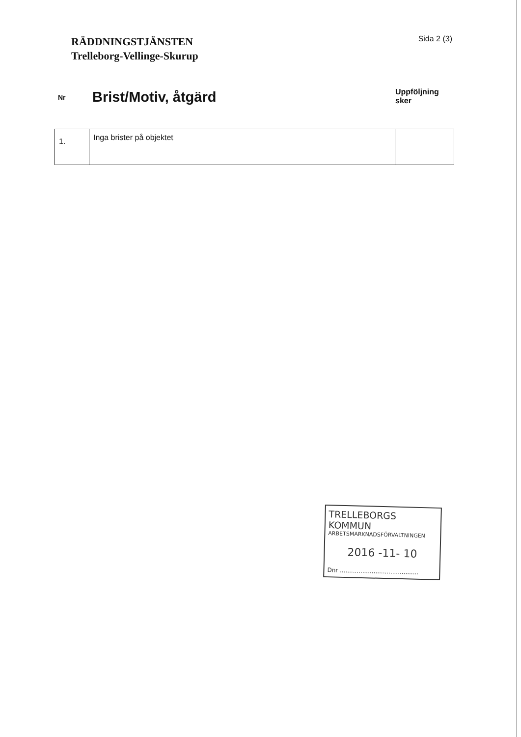RÄDDNINGSTJÄNSTEN
Trelleborg-Vellinge-Skurup
Sida 2 (3)
Nr
Brist/Motiv, åtgärd
Uppföljning sker
| 1. | Inga brister på objektet | |
TRELLEBORGS KOMMUN
ARBETSMARKNADSFÖRVALTNINGEN
2016 -11- 10
Dnr ..........................................